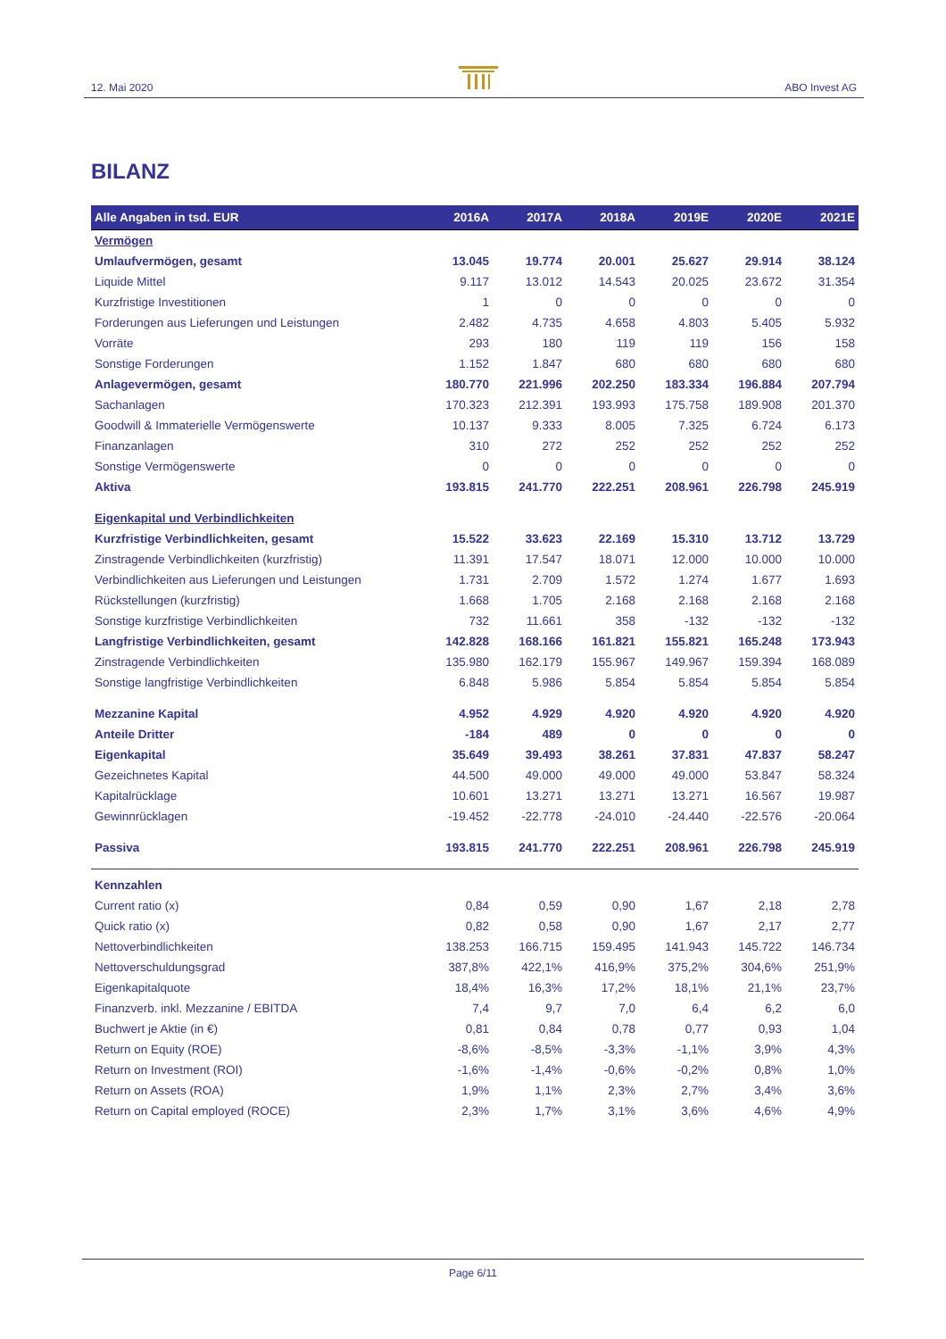12. Mai 2020 ABO Invest AG
BILANZ
| Alle Angaben in tsd. EUR | 2016A | 2017A | 2018A | 2019E | 2020E | 2021E |
| --- | --- | --- | --- | --- | --- | --- |
| Vermögen | | | | | | |
| Umlaufvermögen, gesamt | 13.045 | 19.774 | 20.001 | 25.627 | 29.914 | 38.124 |
| Liquide Mittel | 9.117 | 13.012 | 14.543 | 20.025 | 23.672 | 31.354 |
| Kurzfristige Investitionen | 1 | 0 | 0 | 0 | 0 | 0 |
| Forderungen aus Lieferungen und Leistungen | 2.482 | 4.735 | 4.658 | 4.803 | 5.405 | 5.932 |
| Vorräte | 293 | 180 | 119 | 119 | 156 | 158 |
| Sonstige Forderungen | 1.152 | 1.847 | 680 | 680 | 680 | 680 |
| Anlagevermögen, gesamt | 180.770 | 221.996 | 202.250 | 183.334 | 196.884 | 207.794 |
| Sachanlagen | 170.323 | 212.391 | 193.993 | 175.758 | 189.908 | 201.370 |
| Goodwill & Immaterielle Vermögenswerte | 10.137 | 9.333 | 8.005 | 7.325 | 6.724 | 6.173 |
| Finanzanlagen | 310 | 272 | 252 | 252 | 252 | 252 |
| Sonstige Vermögenswerte | 0 | 0 | 0 | 0 | 0 | 0 |
| Aktiva | 193.815 | 241.770 | 222.251 | 208.961 | 226.798 | 245.919 |
| Eigenkapital und Verbindlichkeiten | | | | | | |
| Kurzfristige Verbindlichkeiten, gesamt | 15.522 | 33.623 | 22.169 | 15.310 | 13.712 | 13.729 |
| Zinstragende Verbindlichkeiten (kurzfristig) | 11.391 | 17.547 | 18.071 | 12.000 | 10.000 | 10.000 |
| Verbindlichkeiten aus Lieferungen und Leistungen | 1.731 | 2.709 | 1.572 | 1.274 | 1.677 | 1.693 |
| Rückstellungen (kurzfristig) | 1.668 | 1.705 | 2.168 | 2.168 | 2.168 | 2.168 |
| Sonstige kurzfristige Verbindlichkeiten | 732 | 11.661 | 358 | -132 | -132 | -132 |
| Langfristige Verbindlichkeiten, gesamt | 142.828 | 168.166 | 161.821 | 155.821 | 165.248 | 173.943 |
| Zinstragende Verbindlichkeiten | 135.980 | 162.179 | 155.967 | 149.967 | 159.394 | 168.089 |
| Sonstige langfristige Verbindlichkeiten | 6.848 | 5.986 | 5.854 | 5.854 | 5.854 | 5.854 |
| Mezzanine Kapital | 4.952 | 4.929 | 4.920 | 4.920 | 4.920 | 4.920 |
| Anteile Dritter | -184 | 489 | 0 | 0 | 0 | 0 |
| Eigenkapital | 35.649 | 39.493 | 38.261 | 37.831 | 47.837 | 58.247 |
| Gezeichnetes Kapital | 44.500 | 49.000 | 49.000 | 49.000 | 53.847 | 58.324 |
| Kapitalrücklage | 10.601 | 13.271 | 13.271 | 13.271 | 16.567 | 19.987 |
| Gewinnrücklagen | -19.452 | -22.778 | -24.010 | -24.440 | -22.576 | -20.064 |
| Passiva | 193.815 | 241.770 | 222.251 | 208.961 | 226.798 | 245.919 |
| Kennzahlen | | | | | | |
| Current ratio (x) | 0,84 | 0,59 | 0,90 | 1,67 | 2,18 | 2,78 |
| Quick ratio (x) | 0,82 | 0,58 | 0,90 | 1,67 | 2,17 | 2,77 |
| Nettoverbindlichkeiten | 138.253 | 166.715 | 159.495 | 141.943 | 145.722 | 146.734 |
| Nettoverschuldungsgrad | 387,8% | 422,1% | 416,9% | 375,2% | 304,6% | 251,9% |
| Eigenkapitalquote | 18,4% | 16,3% | 17,2% | 18,1% | 21,1% | 23,7% |
| Finanzverb. inkl. Mezzanine / EBITDA | 7,4 | 9,7 | 7,0 | 6,4 | 6,2 | 6,0 |
| Buchwert je Aktie (in €) | 0,81 | 0,84 | 0,78 | 0,77 | 0,93 | 1,04 |
| Return on Equity (ROE) | -8,6% | -8,5% | -3,3% | -1,1% | 3,9% | 4,3% |
| Return on Investment (ROI) | -1,6% | -1,4% | -0,6% | -0,2% | 0,8% | 1,0% |
| Return on Assets (ROA) | 1,9% | 1,1% | 2,3% | 2,7% | 3,4% | 3,6% |
| Return on Capital employed (ROCE) | 2,3% | 1,7% | 3,1% | 3,6% | 4,6% | 4,9% |
Page 6/11